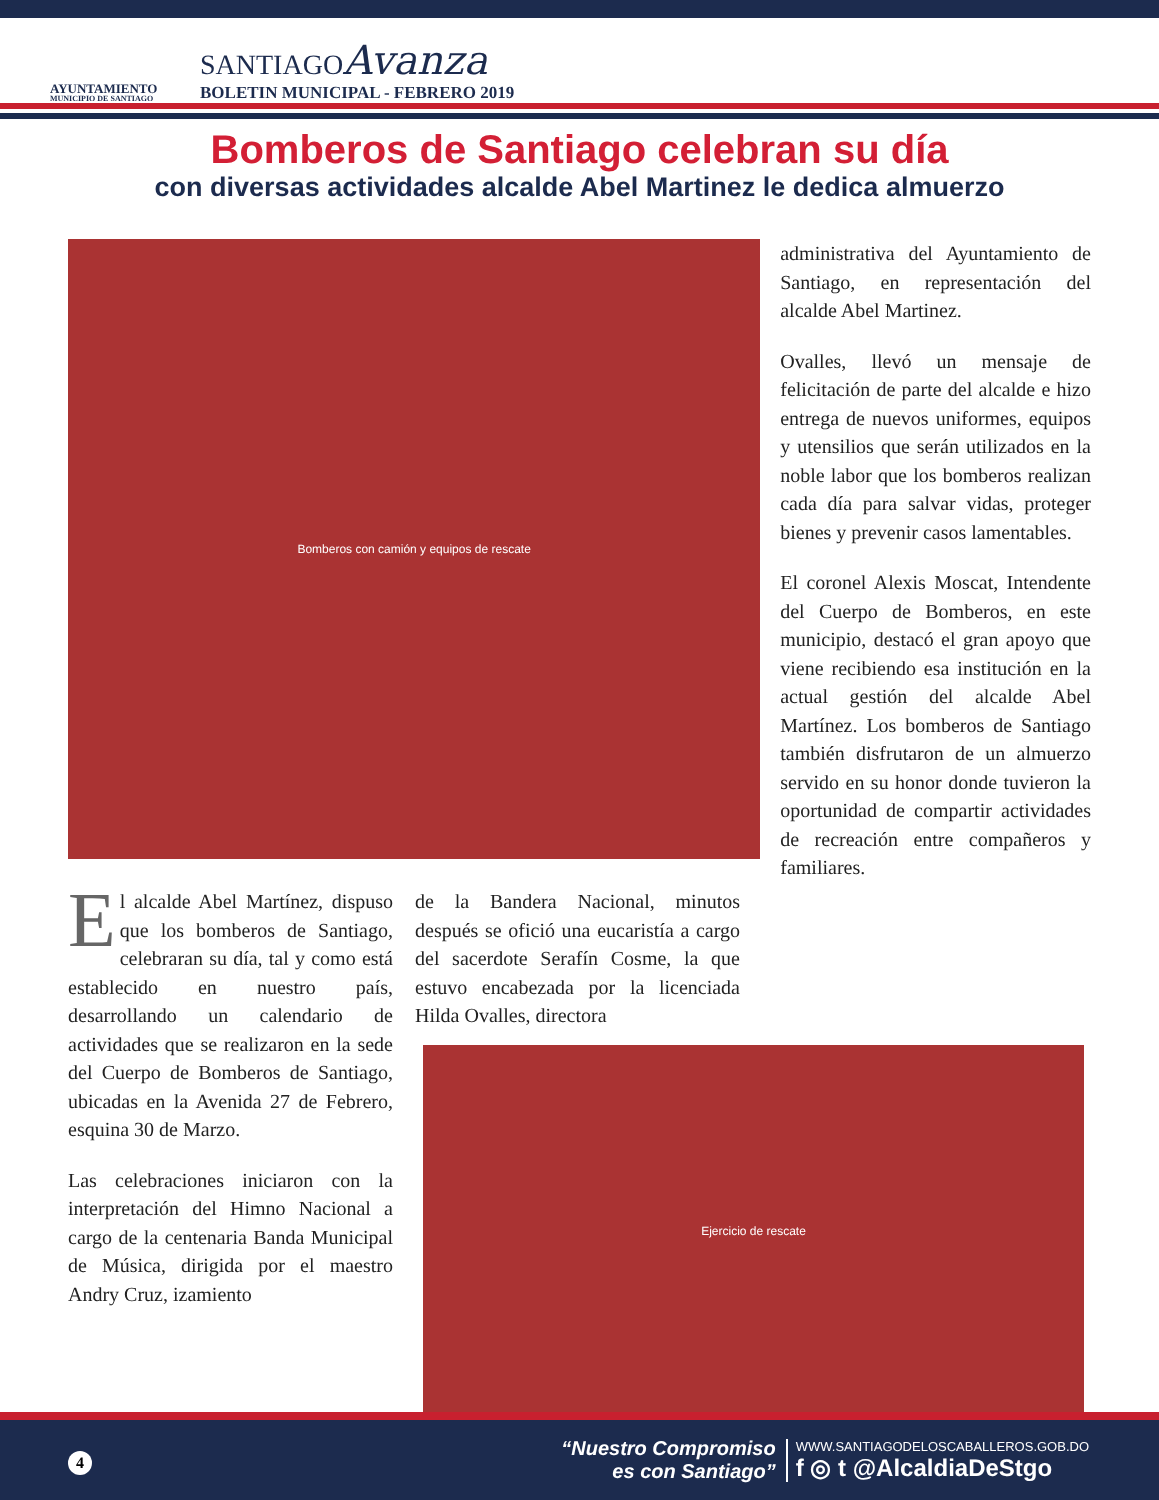AYUNTAMIENTO
MUNICIPIO DE SANTIAGO
SANTIAGOAvanza
BOLETIN MUNICIPAL - FEBRERO 2019
Bomberos de Santiago celebran su día
con diversas actividades alcalde Abel Martinez le dedica almuerzo
Bomberos con camión y equipos de rescate
El alcalde Abel Martínez, dispuso que los bomberos de Santiago, celebraran su día, tal y como está establecido en nuestro país, desarrollando un calendario de actividades que se realizaron en la sede del Cuerpo de Bomberos de Santiago, ubicadas en la Avenida 27 de Febrero, esquina 30 de Marzo.
Las celebraciones iniciaron con la interpretación del Himno Nacional a cargo de la centenaria Banda Municipal de Música, dirigida por el maestro Andry Cruz, izamiento
de la Bandera Nacional, minutos después se ofició una eucaristía a cargo del sacerdote Serafín Cosme, la que estuvo encabezada por la licenciada Hilda Ovalles, directora
administrativa del Ayuntamiento de Santiago, en representación del alcalde Abel Martinez.
Ovalles, llevó un mensaje de felicitación de parte del alcalde e hizo entrega de nuevos uniformes, equipos y utensilios que serán utilizados en la noble labor que los bomberos realizan cada día para salvar vidas, proteger bienes y prevenir casos lamentables.
El coronel Alexis Moscat, Intendente del Cuerpo de Bomberos, en este municipio, destacó el gran apoyo que viene recibiendo esa institución en la actual gestión del alcalde Abel Martínez. Los bomberos de Santiago también disfrutaron de un almuerzo servido en su honor donde tuvieron la oportunidad de compartir actividades de recreación entre compañeros y familiares.
Ejercicio de rescate
“Nuestro Compromiso
es con Santiago”
WWW.SANTIAGODELOSCABALLEROS.GOB.DO
f ◎ t @AlcaldiaDeStgo
4